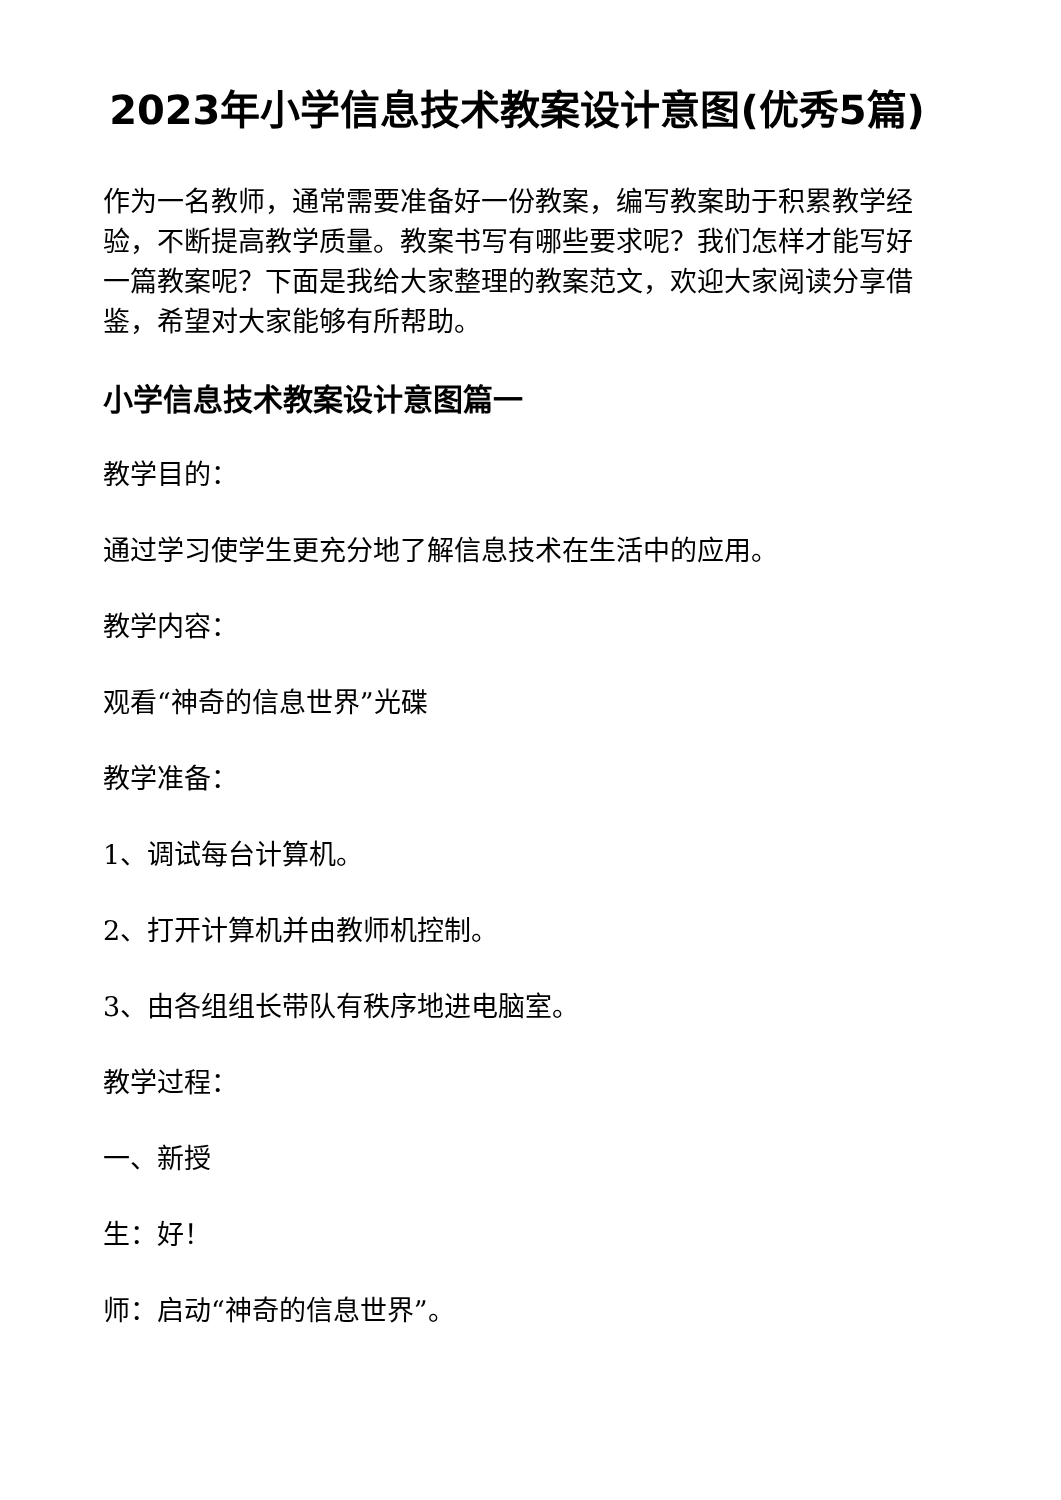2023年小学信息技术教案设计意图(优秀5篇)
作为一名教师，通常需要准备好一份教案，编写教案助于积累教学经验，不断提高教学质量。教案书写有哪些要求呢？我们怎样才能写好一篇教案呢？下面是我给大家整理的教案范文，欢迎大家阅读分享借鉴，希望对大家能够有所帮助。
小学信息技术教案设计意图篇一
教学目的：
通过学习使学生更充分地了解信息技术在生活中的应用。
教学内容：
观看“神奇的信息世界”光碟
教学准备：
1、调试每台计算机。
2、打开计算机并由教师机控制。
3、由各组组长带队有秩序地进电脑室。
教学过程：
一、新授
生：好！
师：启动“神奇的信息世界”。